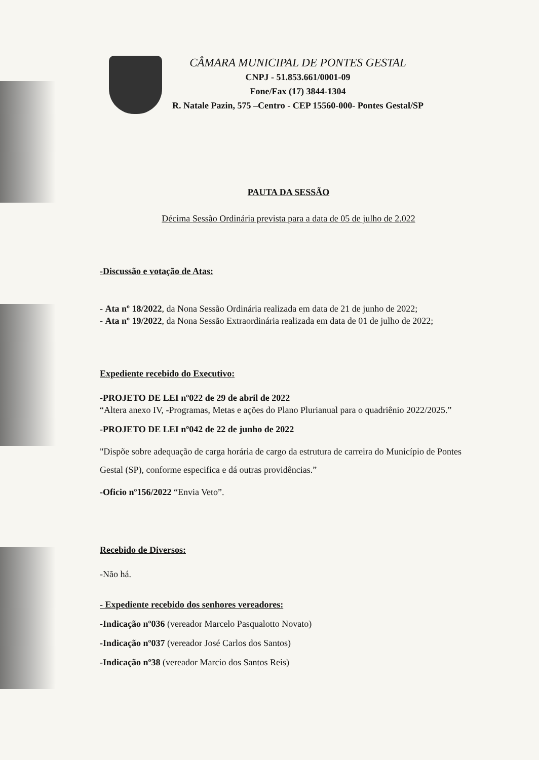CÂMARA MUNICIPAL DE PONTES GESTAL
CNPJ - 51.853.661/0001-09
Fone/Fax (17) 3844-1304
R. Natale Pazin, 575 –Centro - CEP 15560-000- Pontes Gestal/SP
PAUTA DA SESSÃO
Décima Sessão Ordinária prevista para a data de 05 de julho de 2.022
-Discussão e votação de Atas:
- Ata nº 18/2022, da Nona Sessão Ordinária realizada em data de 21 de junho de 2022;
- Ata nº 19/2022, da Nona Sessão Extraordinária realizada em data de 01 de julho de 2022;
Expediente recebido do Executivo:
-PROJETO DE LEI nº022 de 29 de abril de 2022
“Altera anexo IV, -Programas, Metas e ações do Plano Plurianual para o quadriênio 2022/2025.”
-PROJETO DE LEI nº042 de 22 de junho de 2022
"Dispõe sobre adequação de carga horária de cargo da estrutura de carreira do Município de Pontes Gestal (SP), conforme especifica e dá outras providências.”
-Oficio nº156/2022 “Envia Veto”.
Recebido de Diversos:
-Não há.
- Expediente recebido dos senhores vereadores:
-Indicação nº036 (vereador Marcelo Pasqualotto Novato)
-Indicação nº037 (vereador José Carlos dos Santos)
-Indicação nº38 (vereador Marcio dos Santos Reis)